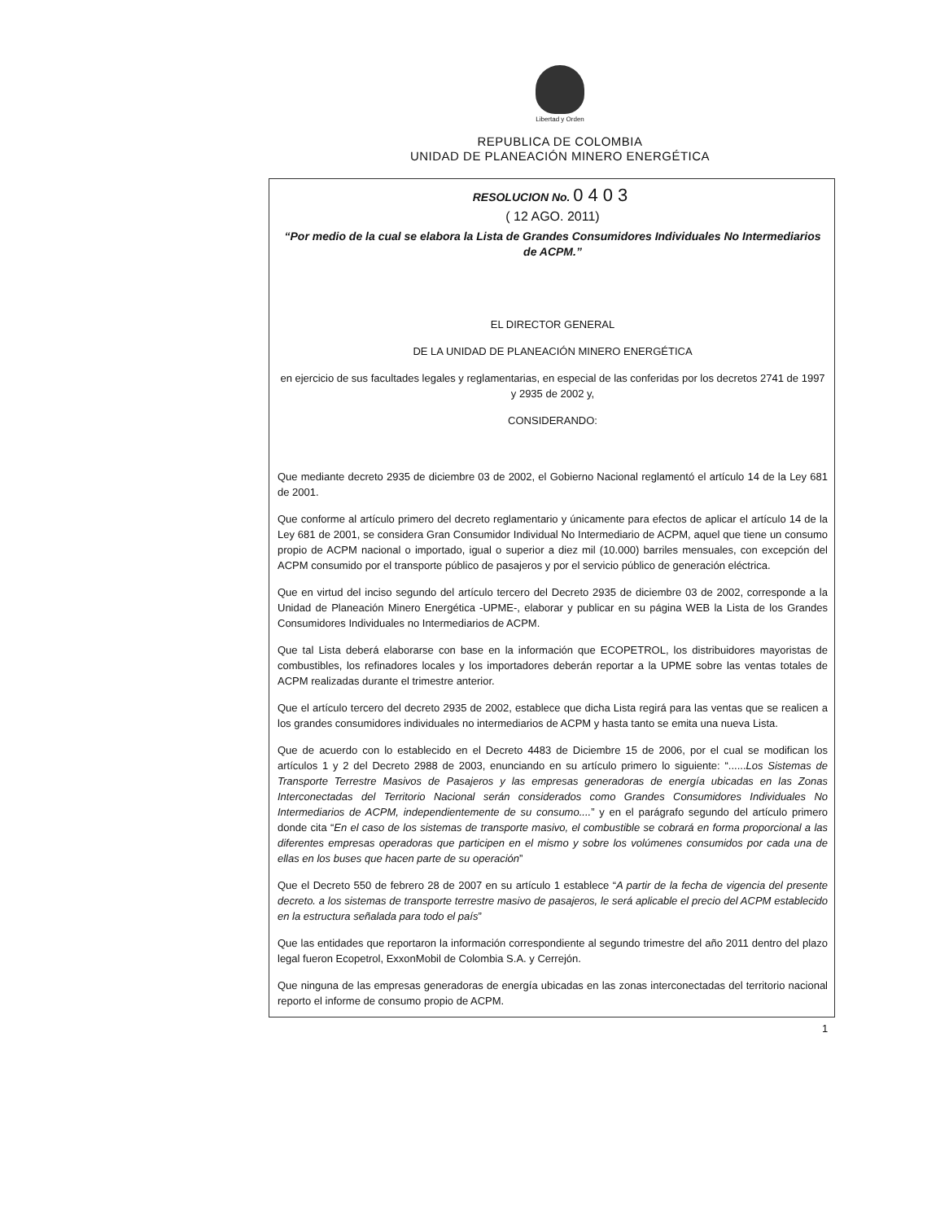Libertad y Orden
REPUBLICA DE COLOMBIA
UNIDAD DE PLANEACIÓN MINERO ENERGÉTICA
RESOLUCION No. 0403
( 12 AGO. 2011)
“Por medio de la cual se elabora la Lista de Grandes Consumidores Individuales No Intermediarios de ACPM.”
EL DIRECTOR GENERAL
DE LA UNIDAD DE PLANEACIÓN MINERO ENERGÉTICA
en ejercicio de sus facultades legales y reglamentarias, en especial de las conferidas por los decretos 2741 de 1997 y 2935 de 2002 y,
CONSIDERANDO:
Que mediante decreto 2935 de diciembre 03 de 2002, el Gobierno Nacional reglamentó el artículo 14 de la Ley 681 de 2001.
Que conforme al artículo primero del decreto reglamentario y únicamente para efectos de aplicar el artículo 14 de la Ley 681 de 2001, se considera Gran Consumidor Individual No Intermediario de ACPM, aquel que tiene un consumo propio de ACPM nacional o importado, igual o superior a diez mil (10.000) barriles mensuales, con excepción del ACPM consumido por el transporte público de pasajeros y por el servicio público de generación eléctrica.
Que en virtud del inciso segundo del artículo tercero del Decreto 2935 de diciembre 03 de 2002, corresponde a la Unidad de Planeación Minero Energética -UPME-, elaborar y publicar en su página WEB la Lista de los Grandes Consumidores Individuales no Intermediarios de ACPM.
Que tal Lista deberá elaborarse con base en la información que ECOPETROL, los distribuidores mayoristas de combustibles, los refinadores locales y los importadores deberán reportar a la UPME sobre las ventas totales de ACPM realizadas durante el trimestre anterior.
Que el artículo tercero del decreto 2935 de 2002, establece que dicha Lista regirá para las ventas que se realicen a los grandes consumidores individuales no intermediarios de ACPM y hasta tanto se emita una nueva Lista.
Que de acuerdo con lo establecido en el Decreto 4483 de Diciembre 15 de 2006, por el cual se modifican los artículos 1 y 2 del Decreto 2988 de 2003, enunciando en su artículo primero lo siguiente: “......Los Sistemas de Transporte Terrestre Masivos de Pasajeros y las empresas generadoras de energía ubicadas en las Zonas Interconectadas del Territorio Nacional serán considerados como Grandes Consumidores Individuales No Intermediarios de ACPM, independientemente de su consumo....” y en el parágrafo segundo del artículo primero donde cita “En el caso de los sistemas de transporte masivo, el combustible se cobrará en forma proporcional a las diferentes empresas operadoras que participen en el mismo y sobre los volúmenes consumidos por cada una de ellas en los buses que hacen parte de su operación”
Que el Decreto 550 de febrero 28 de 2007 en su artículo 1 establece “A partir de la fecha de vigencia del presente decreto. a los sistemas de transporte terrestre masivo de pasajeros, le será aplicable el precio del ACPM establecido en la estructura señalada para todo el país”
Que las entidades que reportaron la información correspondiente al segundo trimestre del año 2011 dentro del plazo legal fueron Ecopetrol, ExxonMobil de Colombia S.A. y Cerrejón.
Que ninguna de las empresas generadoras de energía ubicadas en las zonas interconectadas del territorio nacional reporto el informe de consumo propio de ACPM.
1